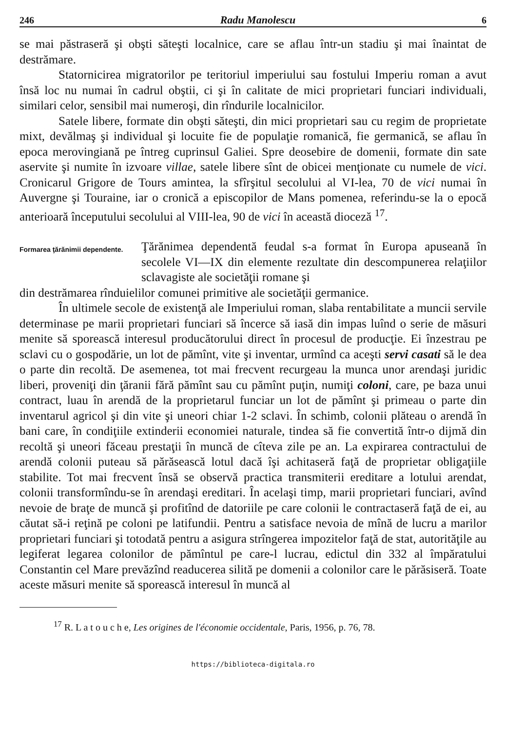246 Radu Manolescu 6
se mai păstraseră şi obşti săteşti localnice, care se aflau într-un stadiu şi mai înaintat de destrămare.
Statornicirea migratorilor pe teritoriul imperiului sau fostului Imperiu roman a avut însă loc nu numai în cadrul obştii, ci şi în calitate de mici proprietari funciari individuali, similari celor, sensibil mai numeroşi, din rîndurile localnicilor.
Satele libere, formate din obşti săteşti, din mici proprietari sau cu regim de proprietate mixt, devălmaş şi individual şi locuite fie de populaţie romanică, fie germanică, se aflau în epoca merovingiană pe întreg cuprinsul Galiei. Spre deosebire de domenii, formate din sate aservite şi numite în izvoare villae, satele libere sînt de obicei menţionate cu numele de vici. Cronicarul Grigore de Tours amintea, la sfîrşitul secolului al VI-lea, 70 de vici numai în Auvergne şi Touraine, iar o cronică a episcopilor de Mans pomenea, referindu-se la o epocă anterioară începutului secolului al VIII-lea, 90 de vici în această dioceză <sup>17</sup>.
Formarea ţărănimii dependente.
Ţărănimea dependentă feudal s-a format în Europa apuseană în secolele VI—IX din elemente rezultate din descompunerea relaţiilor sclavagiste ale societăţii romane şi
din destrămarea rînduielilor comunei primitive ale societăţii germanice.
În ultimele secole de existenţă ale Imperiului roman, slaba rentabilitate a muncii servile determinase pe marii proprietari funciari să încerce să iasă din impas luînd o serie de măsuri menite să sporească interesul producătorului direct în procesul de producţie. Ei înzestrau pe sclavi cu o gospodărie, un lot de pămînt, vite şi inventar, urmînd ca aceşti servi casati să le dea o parte din recoltă. De asemenea, tot mai frecvent recurgeau la munca unor arendaşi juridic liberi, proveniţi din ţăranii fără pămînt sau cu pămînt puţin, numiţi coloni, care, pe baza unui contract, luau în arendă de la proprietarul funciar un lot de pămînt şi primeau o parte din inventarul agricol şi din vite şi uneori chiar 1-2 sclavi. În schimb, colonii plăteau o arendă în bani care, în condiţiile extinderii economiei naturale, tindea să fie convertită într-o dijmă din recoltă şi uneori făceau prestaţii în muncă de cîteva zile pe an. La expirarea contractului de arendă colonii puteau să părăsească lotul dacă îşi achitaseră faţă de proprietar obligaţiile stabilite. Tot mai frecvent însă se observă practica transmiterii ereditare a lotului arendat, colonii transformîndu-se în arendaşi ereditari. În acelaşi timp, marii proprietari funciari, avînd nevoie de braţe de muncă şi profitînd de datoriile pe care colonii le contractaseră faţă de ei, au căutat să-i reţină pe coloni pe latifundii. Pentru a satisface nevoia de mînă de lucru a marilor proprietari funciari şi totodată pentru a asigura strîngerea impozitelor faţă de stat, autorităţile au legiferat legarea colonilor de pămîntul pe care-l lucrau, edictul din 332 al împăratului Constantin cel Mare prevăzînd readucerea silită pe domenii a colonilor care le părăsiseră. Toate aceste măsuri menite să sporească interesul în muncă al
<sup>17</sup> R. L a t o u c h e, Les origines de l'économie occidentale, Paris, 1956, p. 76, 78.
https://biblioteca-digitala.ro